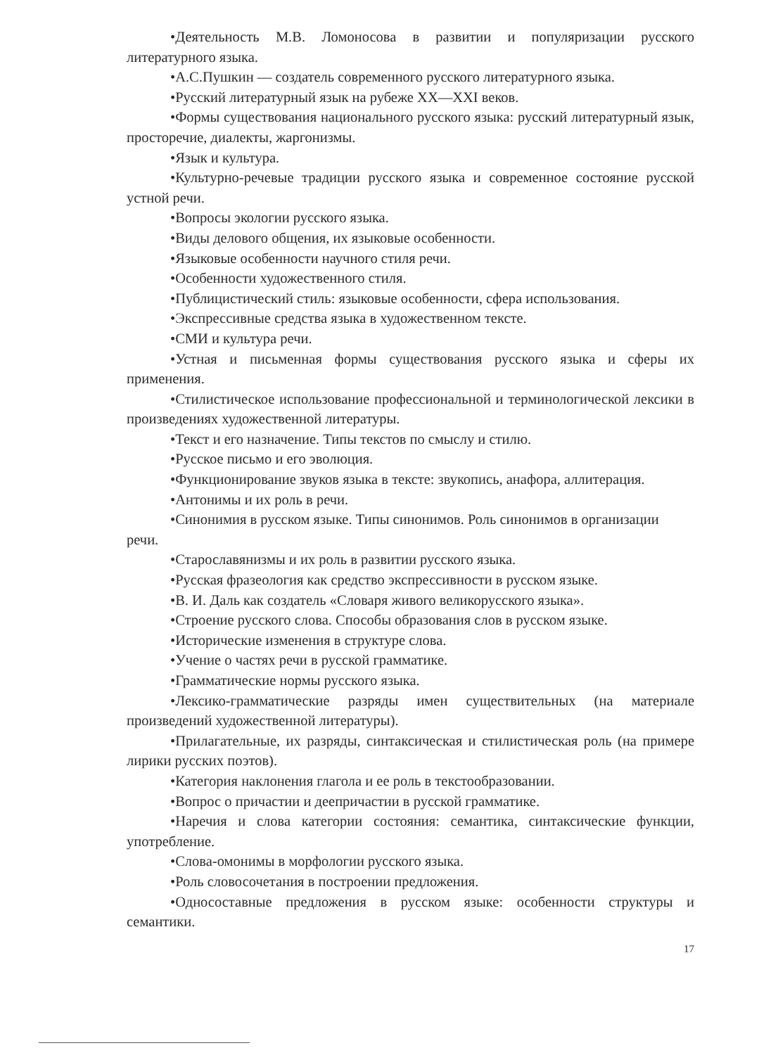•Деятельность М.В. Ломоносова в развитии и популяризации русского литературного языка.
•А.С.Пушкин — создатель современного русского литературного языка.
•Русский литературный язык на рубеже XX—XXI веков.
•Формы существования национального русского языка: русский литературный язык, просторечие, диалекты, жаргонизмы.
•Язык и культура.
•Культурно-речевые традиции русского языка и современное состояние русской устной речи.
•Вопросы экологии русского языка.
•Виды делового общения, их языковые особенности.
•Языковые особенности научного стиля речи.
•Особенности художественного стиля.
•Публицистический стиль: языковые особенности, сфера использования.
•Экспрессивные средства языка в художественном тексте.
•СМИ и культура речи.
•Устная и письменная формы существования русского языка и сферы их применения.
•Стилистическое использование профессиональной и терминологической лексики в произведениях художественной литературы.
•Текст и его назначение. Типы текстов по смыслу и стилю.
•Русское письмо и его эволюция.
•Функционирование звуков языка в тексте: звукопись, анафора, аллитерация.
•Антонимы и их роль в речи.
•Синонимия в русском языке. Типы синонимов. Роль синонимов в организации
речи.
•Старославянизмы и их роль в развитии русского языка.
•Русская фразеология как средство экспрессивности в русском языке.
•В. И. Даль как создатель «Словаря живого великорусского языка».
•Строение русского слова. Способы образования слов в русском языке.
•Исторические изменения в структуре слова.
•Учение о частях речи в русской грамматике.
•Грамматические нормы русского языка.
•Лексико-грамматические разряды имен существительных (на материале произведений художественной литературы).
•Прилагательные, их разряды, синтаксическая и стилистическая роль (на примере лирики русских поэтов).
•Категория наклонения глагола и ее роль в текстообразовании.
•Вопрос о причастии и деепричастии в русской грамматике.
•Наречия и слова категории состояния: семантика, синтаксические функции, употребление.
•Слова-омонимы в морфологии русского языка.
•Роль словосочетания в построении предложения.
•Односоставные предложения в русском языке: особенности структуры и семантики.
17